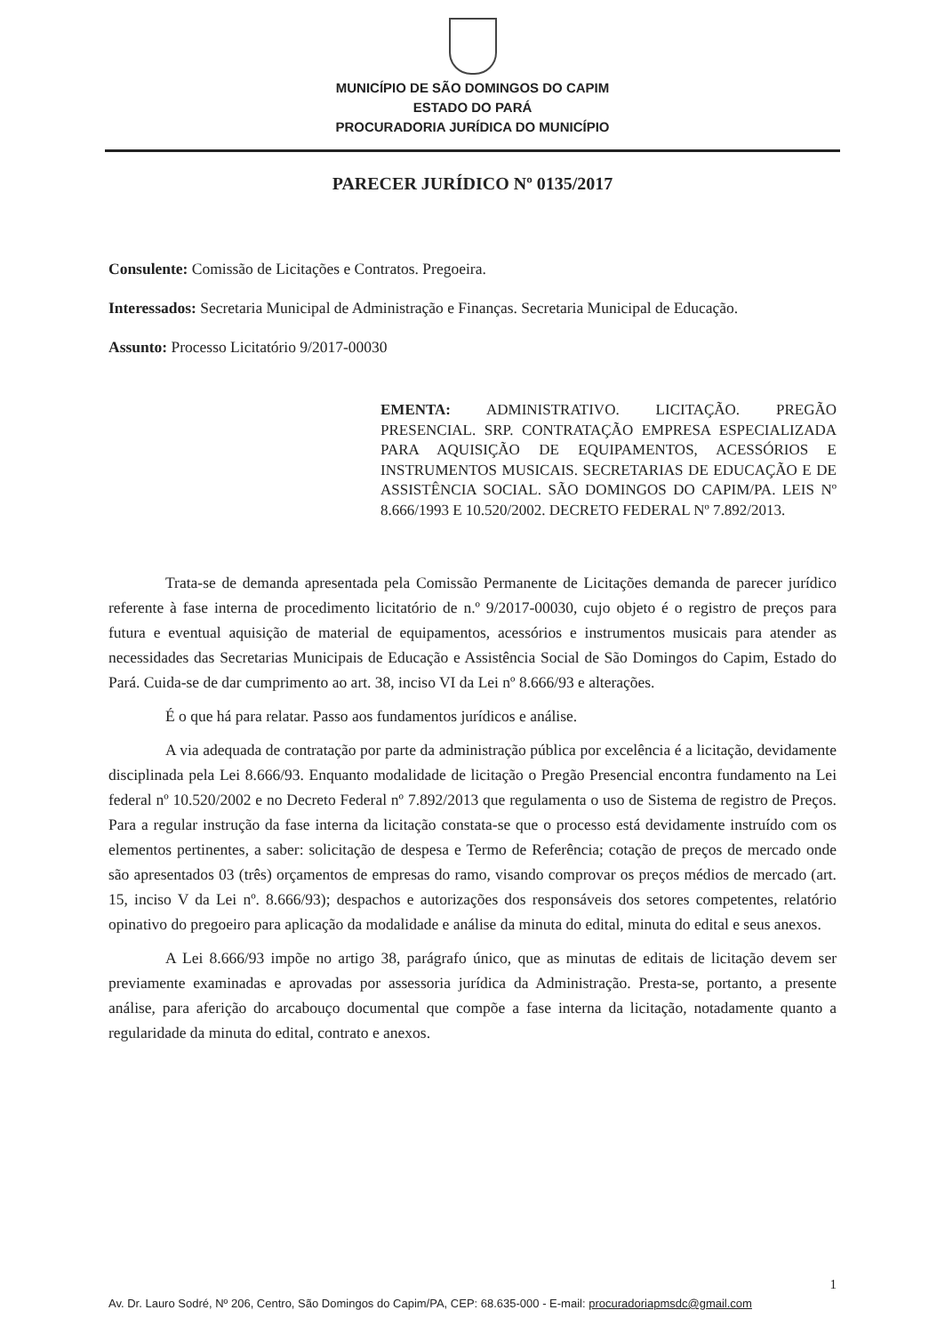MUNICÍPIO DE SÃO DOMINGOS DO CAPIM
ESTADO DO PARÁ
PROCURADORIA JURÍDICA DO MUNICÍPIO
PARECER JURÍDICO Nº 0135/2017
Consulente: Comissão de Licitações e Contratos. Pregoeira.
Interessados: Secretaria Municipal de Administração e Finanças. Secretaria Municipal de Educação.
Assunto: Processo Licitatório 9/2017-00030
EMENTA: ADMINISTRATIVO. LICITAÇÃO. PREGÃO PRESENCIAL. SRP. CONTRATAÇÃO EMPRESA ESPECIALIZADA PARA AQUISIÇÃO DE EQUIPAMENTOS, ACESSÓRIOS E INSTRUMENTOS MUSICAIS. SECRETARIAS DE EDUCAÇÃO E DE ASSISTÊNCIA SOCIAL. SÃO DOMINGOS DO CAPIM/PA. LEIS Nº 8.666/1993 E 10.520/2002. DECRETO FEDERAL Nº 7.892/2013.
Trata-se de demanda apresentada pela Comissão Permanente de Licitações demanda de parecer jurídico referente à fase interna de procedimento licitatório de n.º 9/2017-00030, cujo objeto é o registro de preços para futura e eventual aquisição de material de equipamentos, acessórios e instrumentos musicais para atender as necessidades das Secretarias Municipais de Educação e Assistência Social de São Domingos do Capim, Estado do Pará. Cuida-se de dar cumprimento ao art. 38, inciso VI da Lei nº 8.666/93 e alterações.
É o que há para relatar. Passo aos fundamentos jurídicos e análise.
A via adequada de contratação por parte da administração pública por excelência é a licitação, devidamente disciplinada pela Lei 8.666/93. Enquanto modalidade de licitação o Pregão Presencial encontra fundamento na Lei federal nº 10.520/2002 e no Decreto Federal nº 7.892/2013 que regulamenta o uso de Sistema de registro de Preços. Para a regular instrução da fase interna da licitação constata-se que o processo está devidamente instruído com os elementos pertinentes, a saber: solicitação de despesa e Termo de Referência; cotação de preços de mercado onde são apresentados 03 (três) orçamentos de empresas do ramo, visando comprovar os preços médios de mercado (art. 15, inciso V da Lei nº. 8.666/93); despachos e autorizações dos responsáveis dos setores competentes, relatório opinativo do pregoeiro para aplicação da modalidade e análise da minuta do edital, minuta do edital e seus anexos.
A Lei 8.666/93 impõe no artigo 38, parágrafo único, que as minutas de editais de licitação devem ser previamente examinadas e aprovadas por assessoria jurídica da Administração. Presta-se, portanto, a presente análise, para aferição do arcabouço documental que compõe a fase interna da licitação, notadamente quanto a regularidade da minuta do edital, contrato e anexos.
1
Av. Dr. Lauro Sodré, Nº 206, Centro, São Domingos do Capim/PA, CEP: 68.635-000 - E-mail: procuradoriapmsdc@gmail.com